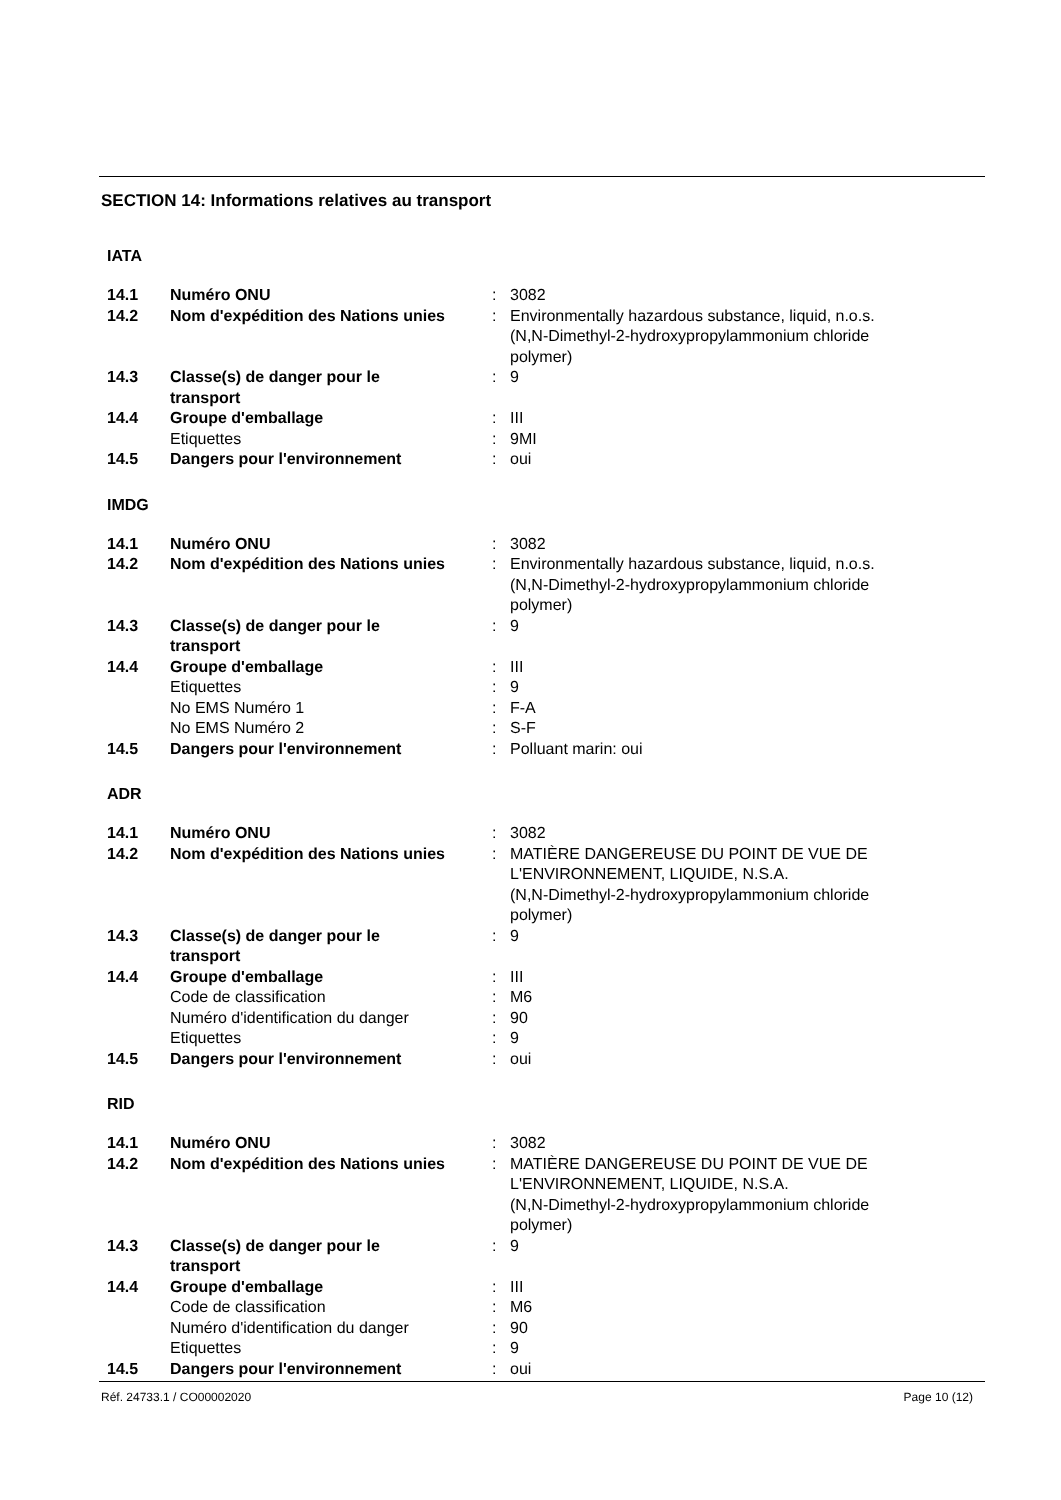SECTION 14: Informations relatives au transport
IATA
| 14.1 | Numéro ONU | : | 3082 |
| 14.2 | Nom d'expédition des Nations unies | : | Environmentally hazardous substance, liquid, n.o.s. (N,N-Dimethyl-2-hydroxypropylammonium chloride polymer) |
| 14.3 | Classe(s) de danger pour le transport | : | 9 |
| 14.4 | Groupe d'emballage | : | III |
| | Etiquettes | : | 9MI |
| 14.5 | Dangers pour l'environnement | : | oui |
IMDG
| 14.1 | Numéro ONU | : | 3082 |
| 14.2 | Nom d'expédition des Nations unies | : | Environmentally hazardous substance, liquid, n.o.s. (N,N-Dimethyl-2-hydroxypropylammonium chloride polymer) |
| 14.3 | Classe(s) de danger pour le transport | : | 9 |
| 14.4 | Groupe d'emballage | : | III |
| | Etiquettes | : | 9 |
| | No EMS Numéro 1 | : | F-A |
| | No EMS Numéro 2 | : | S-F |
| 14.5 | Dangers pour l'environnement | : | Polluant marin: oui |
ADR
| 14.1 | Numéro ONU | : | 3082 |
| 14.2 | Nom d'expédition des Nations unies | : | MATIÈRE DANGEREUSE DU POINT DE VUE DE L'ENVIRONNEMENT, LIQUIDE, N.S.A. (N,N-Dimethyl-2-hydroxypropylammonium chloride polymer) |
| 14.3 | Classe(s) de danger pour le transport | : | 9 |
| 14.4 | Groupe d'emballage | : | III |
| | Code de classification | : | M6 |
| | Numéro d'identification du danger | : | 90 |
| | Etiquettes | : | 9 |
| 14.5 | Dangers pour l'environnement | : | oui |
RID
| 14.1 | Numéro ONU | : | 3082 |
| 14.2 | Nom d'expédition des Nations unies | : | MATIÈRE DANGEREUSE DU POINT DE VUE DE L'ENVIRONNEMENT, LIQUIDE, N.S.A. (N,N-Dimethyl-2-hydroxypropylammonium chloride polymer) |
| 14.3 | Classe(s) de danger pour le transport | : | 9 |
| 14.4 | Groupe d'emballage | : | III |
| | Code de classification | : | M6 |
| | Numéro d'identification du danger | : | 90 |
| | Etiquettes | : | 9 |
| 14.5 | Dangers pour l'environnement | : | oui |
Réf. 24733.1 / CO00002020 Page 10 (12)